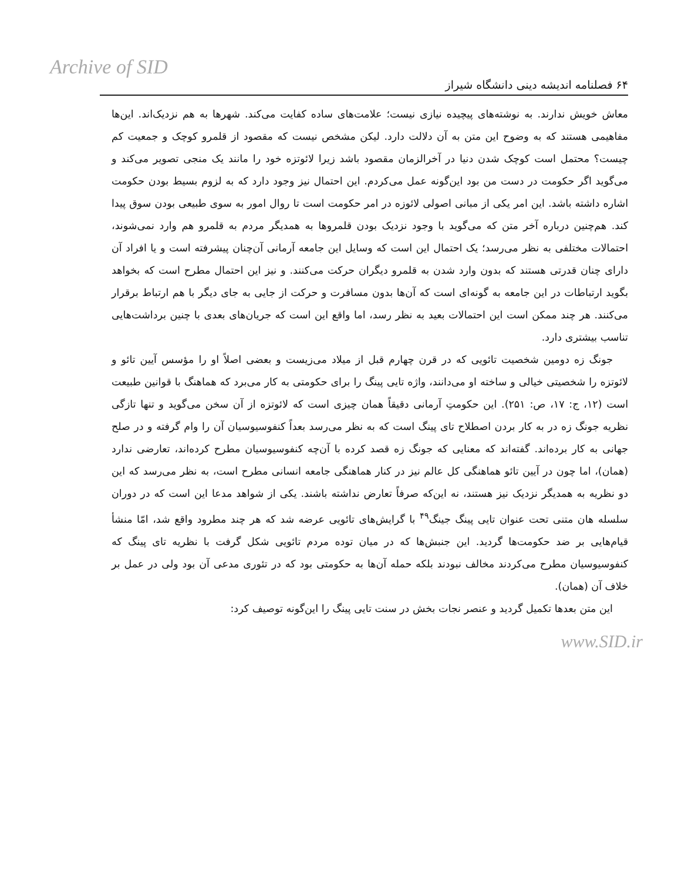Archive of SID
۶۴ فصلنامه اندیشه دینی دانشگاه شیراز
معاش خویش ندارند. به نوشته‌های پیچیده نیازی نیست؛ علامت‌های ساده کفایت می‌کند. شهرها به هم نزدیک‌اند. این‌ها مفاهیمی هستند که به وضوح این متن به آن دلالت دارد. لیکن مشخص نیست که مقصود از قلمرو کوچک و جمعیت کم چیست؟ محتمل است کوچک شدن دنیا در آخرالزمان مقصود باشد زیرا لائوتزه خود را مانند یک منجی تصویر می‌کند و می‌گوید اگر حکومت در دست من بود این‌گونه عمل می‌کردم. این احتمال نیز وجود دارد که به لزوم بسیط بودن حکومت اشاره داشته باشد. این امر یکی از مبانی اصولی لائوزه در امر حکومت است تا روال امور به سوی طبیعی بودن سوق پیدا کند. هم‌چنین درباره آخر متن که می‌گوید با وجود نزدیک بودن قلمروها به همدیگر مردم به قلمرو هم وارد نمی‌شوند، احتمالات مختلفی به نظر می‌رسد؛ یک احتمال این است که وسایل این جامعه آرمانی آن‌چنان پیشرفته است و یا افراد آن دارای چنان قدرتی هستند که بدون وارد شدن به قلمرو دیگران حرکت می‌کنند. و نیز این احتمال مطرح است که بخواهد بگوید ارتباطات در این جامعه به گونه‌ای است که آن‌ها بدون مسافرت و حرکت از جایی به جای دیگر با هم ارتباط برقرار می‌کنند. هر چند ممکن است این احتمالات بعید به نظر رسد، اما واقع این است که جریان‌های بعدی با چنین برداشت‌هایی تناسب بیشتری دارد.
جونگ زه دومین شخصیت تائویی که در قرن چهارم قبل از میلاد می‌زیست و بعضی اصلاً او را مؤسس آیین تائو و لائوتزه را شخصیتی خیالی و ساخته او می‌دانند، واژه تایی پینگ را برای حکومتی به کار می‌برد که هماهنگ با قوانین طبیعت است (۱۲، ج: ۱۷، ص: ۲۵۱). این حکومتِ آرمانی دقیقاً همان چیزی است که لائوتزه از آن سخن می‌گوید و تنها تازگی نظریه جونگ زه در به کار بردن اصطلاح تای پینگ است که به نظر می‌رسد بعداً کنفوسیوسیان آن را وام گرفته و در صلح جهانی به کار برده‌اند. گفته‌اند که معنایی که جونگ زه قصد کرده با آن‌چه کنفوسیوسیان مطرح کرده‌اند، تعارضی ندارد (همان)، اما چون در آیین تائو هماهنگی کل عالم نیز در کنار هماهنگی جامعه انسانی مطرح است، به نظر می‌رسد که این دو نظریه به همدیگر نزدیک نیز هستند، نه این‌که صرفاً تعارض نداشته باشند. یکی از شواهد مدعا این است که در دوران سلسله هان متنی تحت عنوان تایی پینگ جینگ<sup>۴۹</sup> با گرایش‌های تائویی عرضه شد که هر چند مطرود واقع شد، امّا منشأ قیام‌هایی بر ضد حکومت‌ها گردید. این جنبش‌ها که در میان توده مردم تائویی شکل گرفت با نظریه تای پینگ که کنفوسیوسیان مطرح می‌کردند مخالف نبودند بلکه حمله آن‌ها به حکومتی بود که در تئوری مدعی آن بود ولی در عمل بر خلاف آن (همان).
این متن بعدها تکمیل گردید و عنصر نجات بخش در سنت تایی پینگ را این‌گونه توصیف کرد:
www.SID.ir